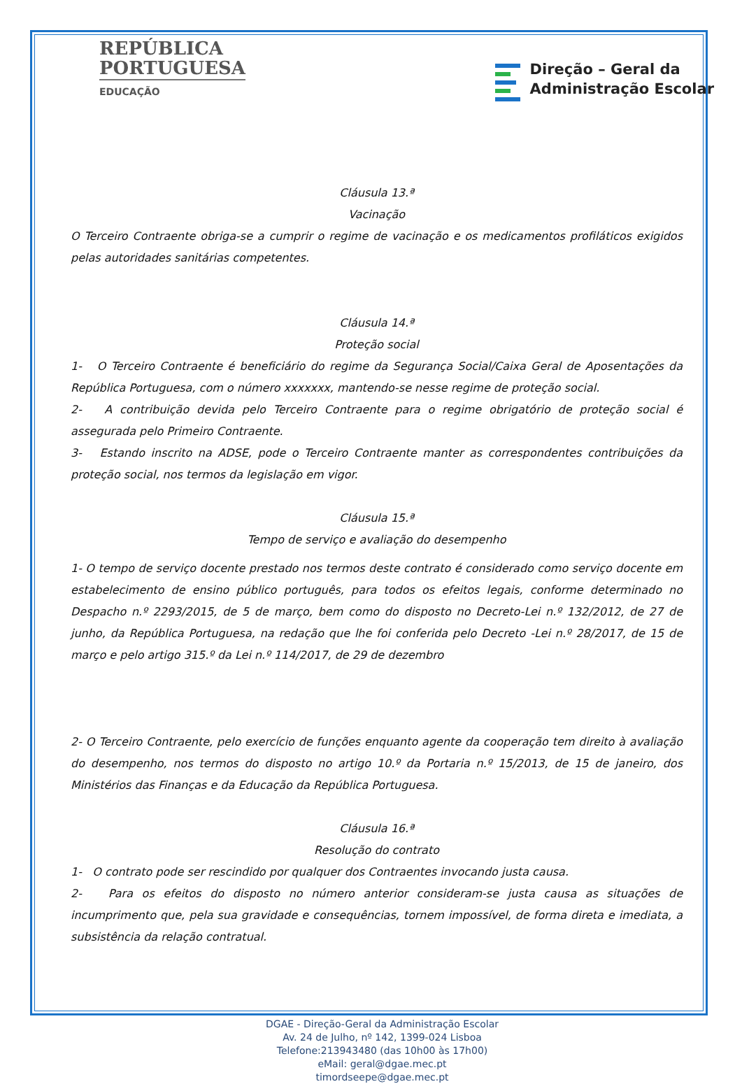REPÚBLICA
PORTUGUESA
EDUCAÇÃO
Direção – Geral da
Administração Escolar
Cláusula 13.ª
Vacinação
O Terceiro Contraente obriga-se a cumprir o regime de vacinação e os medicamentos profiláticos exigidos pelas autoridades sanitárias competentes.
Cláusula 14.ª
Proteção social
1- O Terceiro Contraente é beneficiário do regime da Segurança Social/Caixa Geral de Aposentações da República Portuguesa, com o número xxxxxxx, mantendo-se nesse regime de proteção social.
2- A contribuição devida pelo Terceiro Contraente para o regime obrigatório de proteção social é assegurada pelo Primeiro Contraente.
3- Estando inscrito na ADSE, pode o Terceiro Contraente manter as correspondentes contribuições da proteção social, nos termos da legislação em vigor.
Cláusula 15.ª
Tempo de serviço e avaliação do desempenho
1- O tempo de serviço docente prestado nos termos deste contrato é considerado como serviço docente em estabelecimento de ensino público português, para todos os efeitos legais, conforme determinado no Despacho n.º 2293/2015, de 5 de março, bem como do disposto no Decreto-Lei n.º 132/2012, de 27 de junho, da República Portuguesa, na redação que lhe foi conferida pelo Decreto -Lei n.º 28/2017, de 15 de março e pelo artigo 315.º da Lei n.º 114/2017, de 29 de dezembro
2- O Terceiro Contraente, pelo exercício de funções enquanto agente da cooperação tem direito à avaliação do desempenho, nos termos do disposto no artigo 10.º da Portaria n.º 15/2013, de 15 de janeiro, dos Ministérios das Finanças e da Educação da República Portuguesa.
Cláusula 16.ª
Resolução do contrato
1- O contrato pode ser rescindido por qualquer dos Contraentes invocando justa causa.
2- Para os efeitos do disposto no número anterior consideram-se justa causa as situações de incumprimento que, pela sua gravidade e consequências, tornem impossível, de forma direta e imediata, a subsistência da relação contratual.
DGAE - Direção-Geral da Administração Escolar
Av. 24 de Julho, nº 142, 1399-024 Lisboa
Telefone:213943480 (das 10h00 às 17h00)
eMail: geral@dgae.mec.pt
timordseepe@dgae.mec.pt